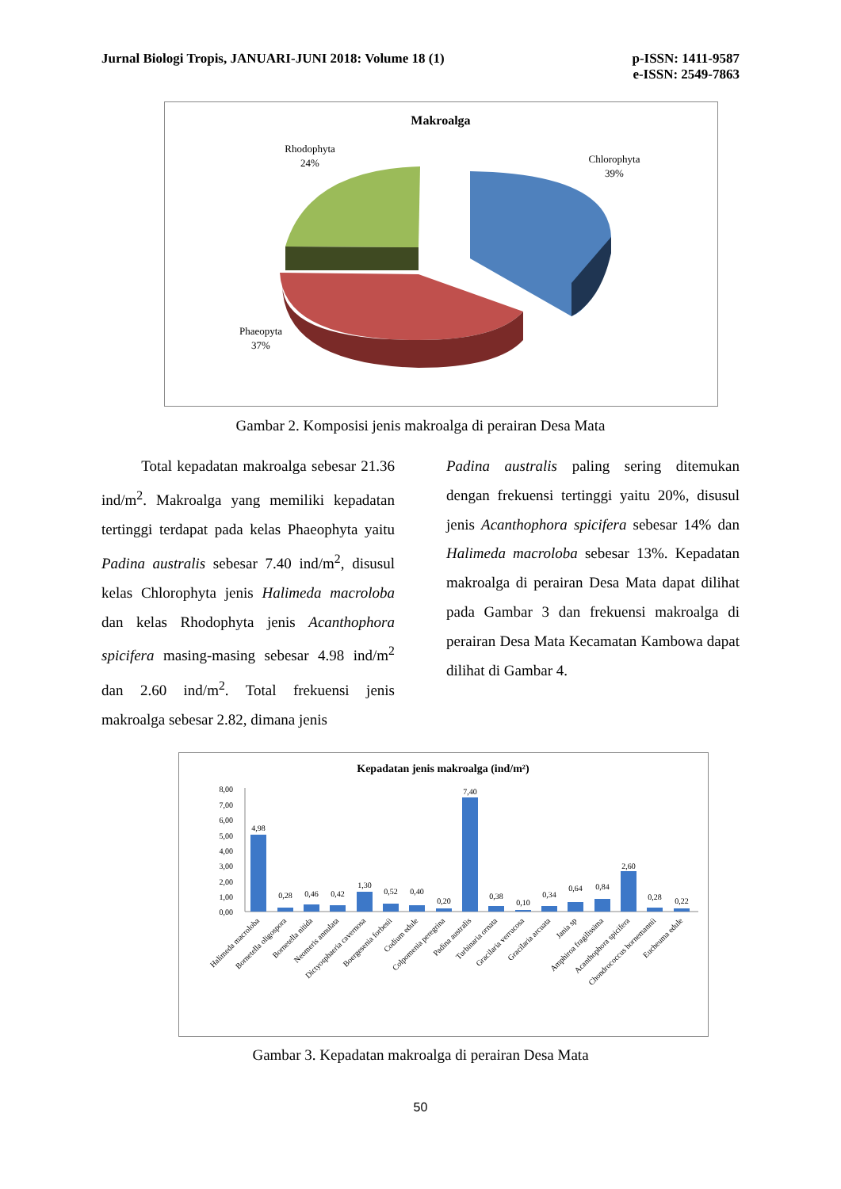Jurnal Biologi Tropis, JANUARI-JUNI 2018: Volume 18 (1)
p-ISSN: 1411-9587
e-ISSN: 2549-7863
Makroalga
Rhodophyta
24%
Chlorophyta
39%
Phaeopyta
37%
Gambar 2. Komposisi jenis makroalga di perairan Desa Mata
Total kepadatan makroalga sebesar 21.36 ind/m<sup>2</sup>. Makroalga yang memiliki kepadatan tertinggi terdapat pada kelas Phaeophyta yaitu Padina australis sebesar 7.40 ind/m<sup>2</sup>, disusul kelas Chlorophyta jenis Halimeda macroloba dan kelas Rhodophyta jenis Acanthophora spicifera masing-masing sebesar 4.98 ind/m<sup>2</sup> dan 2.60 ind/m<sup>2</sup>. Total frekuensi jenis makroalga sebesar 2.82, dimana jenis
Padina australis paling sering ditemukan dengan frekuensi tertinggi yaitu 20%, disusul jenis Acanthophora spicifera sebesar 14% dan Halimeda macroloba sebesar 13%. Kepadatan makroalga di perairan Desa Mata dapat dilihat pada Gambar 3 dan frekuensi makroalga di perairan Desa Mata Kecamatan Kambowa dapat dilihat di Gambar 4.
Kepadatan jenis makroalga (ind/m²)
8,00
7,00
6,00
5,00
4,00
3,00
2,00
1,00
0,00
4,98
0,28
0,46
0,42
1,30
0,52
0,40
0,20
7,40
0,38
0,10
0,34
0,64
0,84
2,60
0,28
0,22
Halimeda macroloba
Bornetella oligospora
Bornetella nitida
Neomeris annulata
Dictyosphaeria cavernosa
Boergesenia forbesii
Codium edule
Colpomenia peregrina
Padina australis
Turbinaria ornata
Gracilaria verrucosa
Gracilaria arcuata
Jania sp
Amphiroa fragilissima
Acanthophora spicifera
Chondrococcus hornemannii
Eucheuma edule
Gambar 3. Kepadatan makroalga di perairan Desa Mata
50